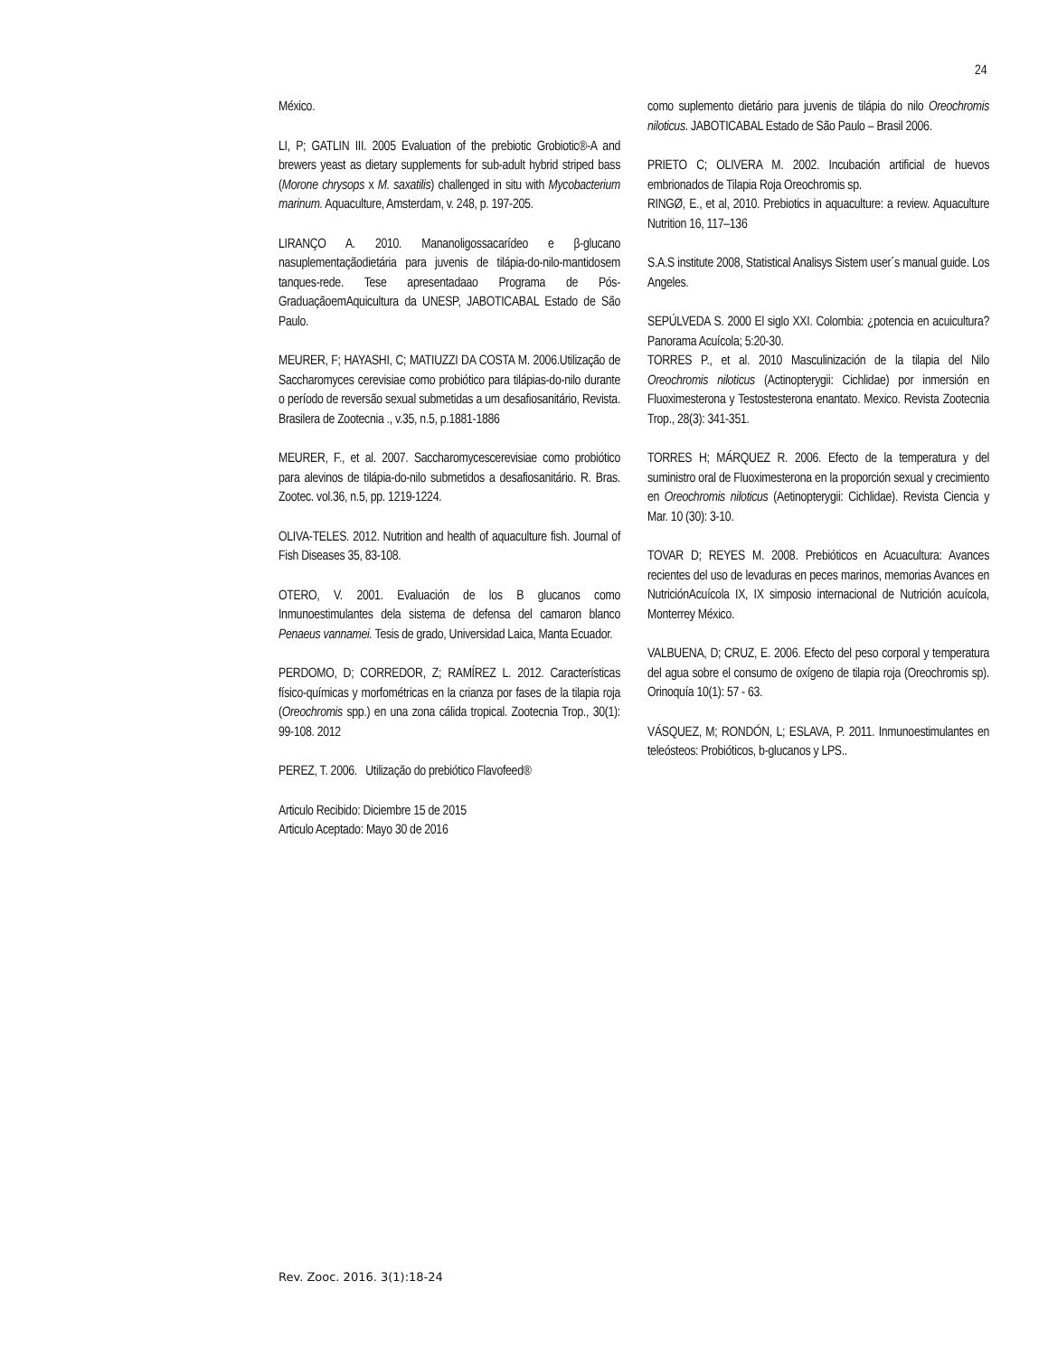24
México.
LI, P; GATLIN III. 2005 Evaluation of the prebiotic Grobiotic®-A and brewers yeast as dietary supplements for sub-adult hybrid striped bass (Morone chrysops x M. saxatilis) challenged in situ with Mycobacterium marinum. Aquaculture, Amsterdam, v. 248, p. 197-205.
LIRANÇO A. 2010. Mananoligossacarídeo e β-glucano nasuplementaçãodietária para juvenis de tilápia-do-nilo-mantidosem tanques-rede. Tese apresentadaao Programa de Pós-GraduaçãoemAquicultura da UNESP, JABOTICABAL Estado de São Paulo.
MEURER, F; HAYASHI, C; MATIUZZI DA COSTA M. 2006.Utilização de Saccharomyces cerevisiae como probiótico para tilápias-do-nilo durante o período de reversão sexual submetidas a um desafiosanitário, Revista. Brasilera de Zootecnia ., v.35, n.5, p.1881-1886
MEURER, F., et al. 2007. Saccharomycescerevisiae como probiótico para alevinos de tilápia-do-nilo submetidos a desafiosanitário. R. Bras. Zootec. vol.36, n.5, pp. 1219-1224.
OLIVA-TELES. 2012. Nutrition and health of aquaculture fish. Journal of Fish Diseases 35, 83-108.
OTERO, V. 2001. Evaluación de los B glucanos como Inmunoestimulantes dela sistema de defensa del camaron blanco Penaeus vannamei. Tesis de grado, Universidad Laica, Manta Ecuador.
PERDOMO, D; CORREDOR, Z; RAMÍREZ L. 2012. Características físico-químicas y morfométricas en la crianza por fases de la tilapia roja (Oreochromis spp.) en una zona cálida tropical. Zootecnia Trop., 30(1): 99-108. 2012
PEREZ, T. 2006. Utilização do prebiótico Flavofeed®
Articulo Recibido: Diciembre 15 de 2015
Articulo Aceptado: Mayo 30 de 2016
como suplemento dietário para juvenis de tilápia do nilo Oreochromis niloticus. JABOTICABAL Estado de São Paulo – Brasil 2006.
PRIETO C; OLIVERA M. 2002. Incubación artificial de huevos embrionados de Tilapia Roja Oreochromis sp.
RINGØ, E., et al, 2010. Prebiotics in aquaculture: a review. Aquaculture Nutrition 16, 117–136
S.A.S institute 2008, Statistical Analisys Sistem user´s manual guide. Los Angeles.
SEPÚLVEDA S. 2000 El siglo XXI. Colombia: ¿potencia en acuicultura? Panorama Acuícola; 5:20-30.
TORRES P., et al. 2010 Masculinización de la tilapia del Nilo Oreochromis niloticus (Actinopterygii: Cichlidae) por inmersión en Fluoximesterona y Testostesterona enantato. Mexico. Revista Zootecnia Trop., 28(3): 341-351.
TORRES H; MÁRQUEZ R. 2006. Efecto de la temperatura y del suministro oral de Fluoximesterona en la proporción sexual y crecimiento en Oreochromis niloticus (Aetinopterygii: Cichlidae). Revista Ciencia y Mar. 10 (30): 3-10.
TOVAR D; REYES M. 2008. Prebióticos en Acuacultura: Avances recientes del uso de levaduras en peces marinos, memorias Avances en NutriciónAcuícola IX, IX simposio internacional de Nutrición acuícola, Monterrey México.
VALBUENA, D; CRUZ, E. 2006. Efecto del peso corporal y temperatura del agua sobre el consumo de oxígeno de tilapia roja (Oreochromis sp). Orinoquía 10(1): 57 - 63.
VÁSQUEZ, M; RONDÓN, L; ESLAVA, P. 2011. Inmunoestimulantes en teleósteos: Probióticos, b-glucanos y LPS..
Rev. Zooc. 2016. 3(1):18-24